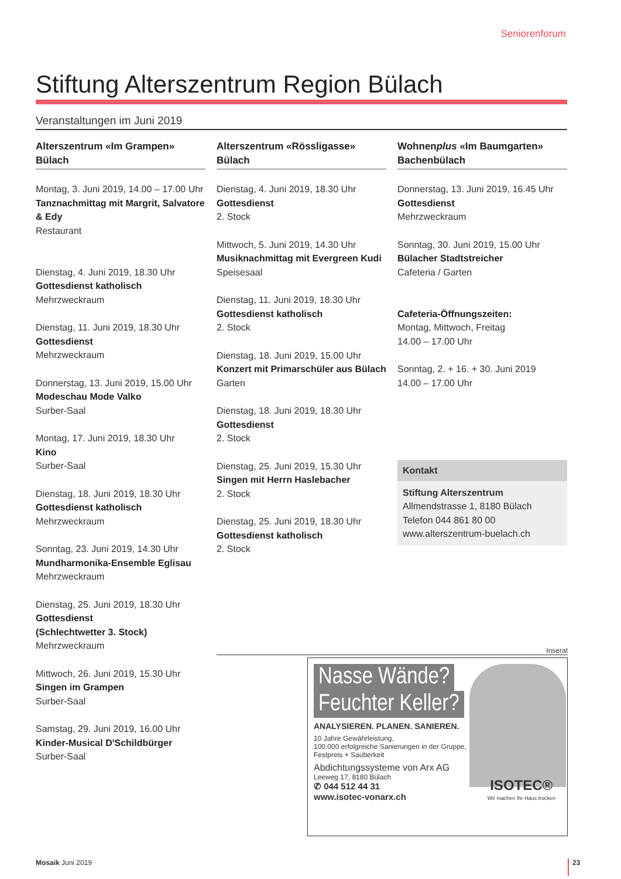Seniorenforum
Stiftung Alterszentrum Region Bülach
Veranstaltungen im Juni 2019
Alterszentrum «Im Grampen» Bülach
Montag, 3. Juni 2019, 14.00 – 17.00 Uhr
Tanznachmittag mit Margrit, Salvatore & Edy
Restaurant
Dienstag, 4. Juni 2019, 18.30 Uhr
Gottesdienst katholisch
Mehrzweckraum
Dienstag, 11. Juni 2019, 18.30 Uhr
Gottesdienst
Mehrzweckraum
Donnerstag, 13. Juni 2019, 15.00 Uhr
Modeschau Mode Valko
Surber-Saal
Montag, 17. Juni 2019, 18.30 Uhr
Kino
Surber-Saal
Dienstag, 18. Juni 2019, 18.30 Uhr
Gottesdienst katholisch
Mehrzweckraum
Sonntag, 23. Juni 2019, 14.30 Uhr
Mundharmonika-Ensemble Eglisau
Mehrzweckraum
Dienstag, 25. Juni 2019, 18.30 Uhr
Gottesdienst
(Schlechtwetter 3. Stock)
Mehrzweckraum
Mittwoch, 26. Juni 2019, 15.30 Uhr
Singen im Grampen
Surber-Saal
Samstag, 29. Juni 2019, 16.00 Uhr
Kinder-Musical D'Schildbürger
Surber-Saal
Alterszentrum «Rössligasse» Bülach
Dienstag, 4. Juni 2019, 18.30 Uhr
Gottesdienst
2. Stock
Mittwoch, 5. Juni 2019, 14.30 Uhr
Musiknachmittag mit Evergreen Kudi
Speisesaal
Dienstag, 11. Juni 2019, 18.30 Uhr
Gottesdienst katholisch
2. Stock
Dienstag, 18. Juni 2019, 15.00 Uhr
Konzert mit Primarschüler aus Bülach
Garten
Dienstag, 18. Juni 2019, 18.30 Uhr
Gottesdienst
2. Stock
Dienstag, 25. Juni 2019, 15.30 Uhr
Singen mit Herrn Haslebacher
2. Stock
Dienstag, 25. Juni 2019, 18.30 Uhr
Gottesdienst katholisch
2. Stock
Wohnenplus «Im Baumgarten» Bachenbülach
Donnerstag, 13. Juni 2019, 16.45 Uhr
Gottesdienst
Mehrzweckraum
Sonntag, 30. Juni 2019, 15.00 Uhr
Bülacher Stadtstreicher
Cafeteria / Garten
Cafeteria-Öffnungszeiten:
Montag, Mittwoch, Freitag
14.00 – 17.00 Uhr
Sonntag, 2. + 16. + 30. Juni 2019
14.00 – 17.00 Uhr
Kontakt
Stiftung Alterszentrum
Allmendstrasse 1, 8180 Bülach
Telefon 044 861 80 00
www.alterszentrum-buelach.ch
Inserat
Nasse Wände?
Feuchter Keller?
ANALYSIEREN. PLANEN. SANIEREN.
10 Jahre Gewährleistung,
100.000 erfolgreiche Sanierungen in der Gruppe,
Festpreis + Sauberkeit
Abdichtungssysteme von Arx AG
Leeweg 17, 8180 Bülach
✆ 044 512 44 31
www.isotec-vonarx.ch
ISOTEC®
Wir machen Ihr Haus trocken
Mosaik Juni 2019 23